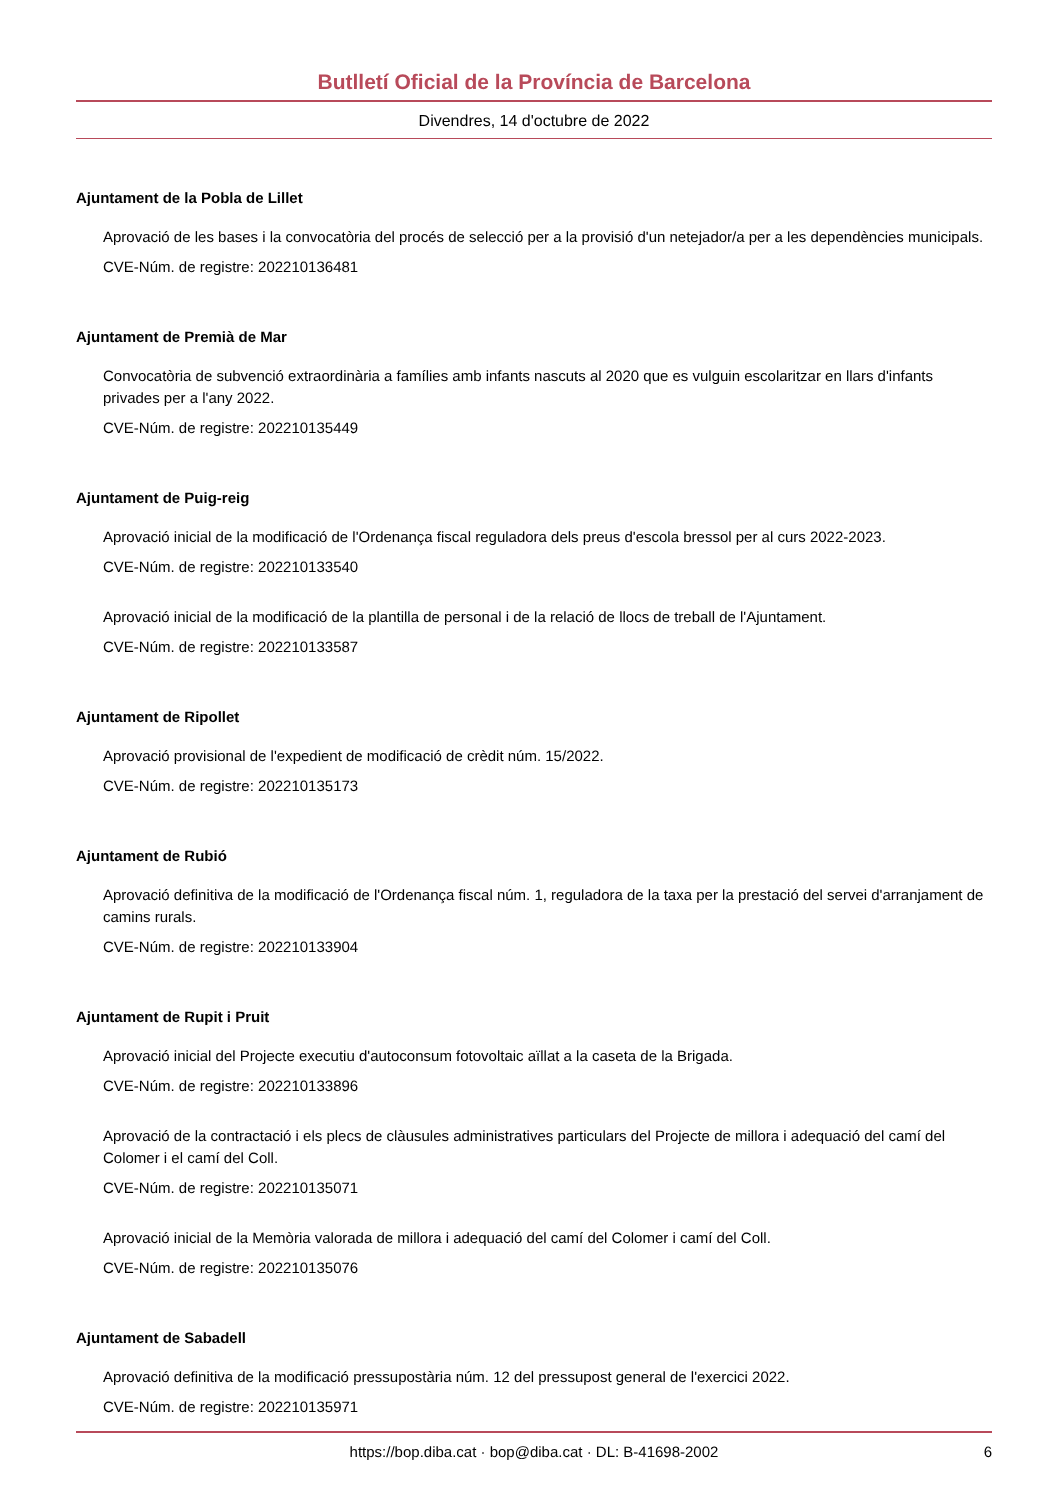Butlletí Oficial de la Província de Barcelona
Divendres, 14 d'octubre de 2022
Ajuntament de la Pobla de Lillet
Aprovació de les bases i la convocatòria del procés de selecció per a la provisió d'un netejador/a per a les dependències municipals.
CVE-Núm. de registre: 202210136481
Ajuntament de Premià de Mar
Convocatòria de subvenció extraordinària a famílies amb infants nascuts al 2020 que es vulguin escolaritzar en llars d'infants privades per a l'any 2022.
CVE-Núm. de registre: 202210135449
Ajuntament de Puig-reig
Aprovació inicial de la modificació de l'Ordenança fiscal reguladora dels preus d'escola bressol per al curs 2022-2023.
CVE-Núm. de registre: 202210133540
Aprovació inicial de la modificació de la plantilla de personal i de la relació de llocs de treball de l'Ajuntament.
CVE-Núm. de registre: 202210133587
Ajuntament de Ripollet
Aprovació provisional de l'expedient de modificació de crèdit núm. 15/2022.
CVE-Núm. de registre: 202210135173
Ajuntament de Rubió
Aprovació definitiva de la modificació de l'Ordenança fiscal núm. 1, reguladora de la taxa per la prestació del servei d'arranjament de camins rurals.
CVE-Núm. de registre: 202210133904
Ajuntament de Rupit i Pruit
Aprovació inicial del Projecte executiu d'autoconsum fotovoltaic aïllat a la caseta de la Brigada.
CVE-Núm. de registre: 202210133896
Aprovació de la contractació i els plecs de clàusules administratives particulars del Projecte de millora i adequació del camí del Colomer i el camí del Coll.
CVE-Núm. de registre: 202210135071
Aprovació inicial de la Memòria valorada de millora i adequació del camí del Colomer i camí del Coll.
CVE-Núm. de registre: 202210135076
Ajuntament de Sabadell
Aprovació definitiva de la modificació pressupostària núm. 12 del pressupost general de l'exercici 2022.
CVE-Núm. de registre: 202210135971
https://bop.diba.cat · bop@diba.cat · DL: B-41698-2002 6